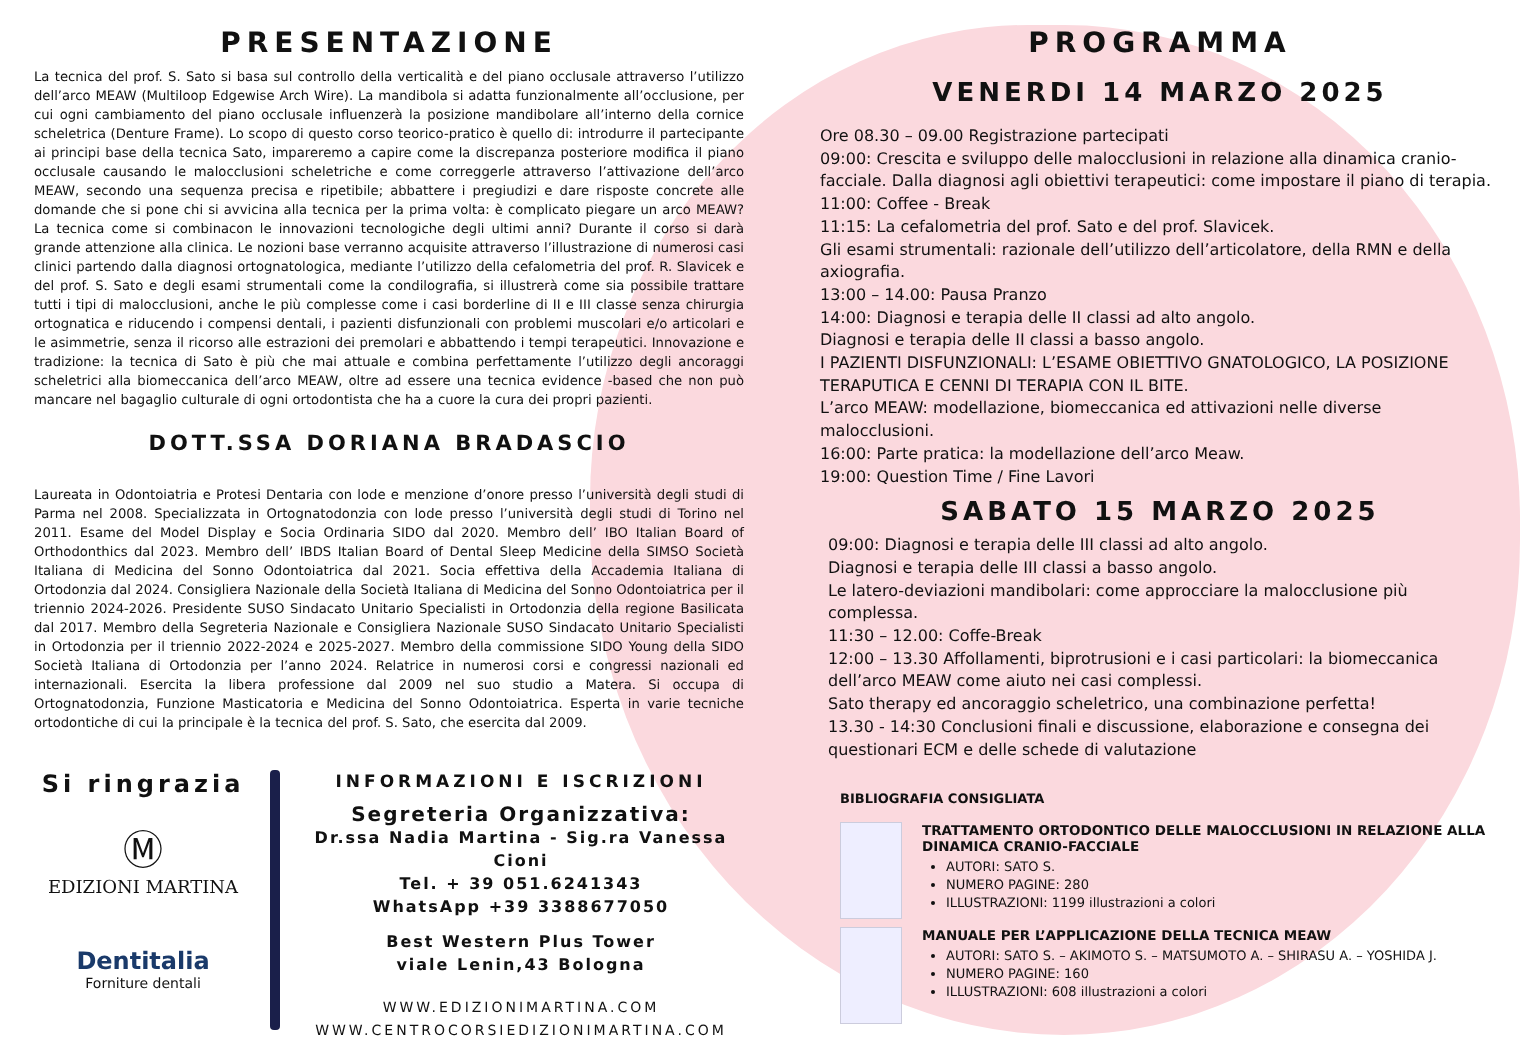PRESENTAZIONE
La tecnica del prof. S. Sato si basa sul controllo della verticalità e del piano occlusale attraverso l’utilizzo dell’arco MEAW (Multiloop Edgewise Arch Wire). La mandibola si adatta funzionalmente all’occlusione, per cui ogni cambiamento del piano occlusale influenzerà la posizione mandibolare all’interno della cornice scheletrica (Denture Frame). Lo scopo di questo corso teorico-pratico è quello di: introdurre il partecipante ai principi base della tecnica Sato, impareremo a capire come la discrepanza posteriore modifica il piano occlusale causando le malocclusioni scheletriche e come correggerle attraverso l’attivazione dell’arco MEAW, secondo una sequenza precisa e ripetibile; abbattere i pregiudizi e dare risposte concrete alle domande che si pone chi si avvicina alla tecnica per la prima volta: è complicato piegare un arco MEAW? La tecnica come si combinacon le innovazioni tecnologiche degli ultimi anni? Durante il corso si darà grande attenzione alla clinica. Le nozioni base verranno acquisite attraverso l’illustrazione di numerosi casi clinici partendo dalla diagnosi ortognatologica, mediante l’utilizzo della cefalometria del prof. R. Slavicek e del prof. S. Sato e degli esami strumentali come la condilografia, si illustrerà come sia possibile trattare tutti i tipi di malocclusioni, anche le più complesse come i casi borderline di II e III classe senza chirurgia ortognatica e riducendo i compensi dentali, i pazienti disfunzionali con problemi muscolari e/o articolari e le asimmetrie, senza il ricorso alle estrazioni dei premolari e abbattendo i tempi terapeutici. Innovazione e tradizione: la tecnica di Sato è più che mai attuale e combina perfettamente l’utilizzo degli ancoraggi scheletrici alla biomeccanica dell’arco MEAW, oltre ad essere una tecnica evidence -based che non può mancare nel bagaglio culturale di ogni ortodontista che ha a cuore la cura dei propri pazienti.
DOTT.SSA DORIANA BRADASCIO
Laureata in Odontoiatria e Protesi Dentaria con lode e menzione d’onore presso l’università degli studi di Parma nel 2008. Specializzata in Ortognatodonzia con lode presso l’università degli studi di Torino nel 2011. Esame del Model Display e Socia Ordinaria SIDO dal 2020. Membro dell’ IBO Italian Board of Orthodonthics dal 2023. Membro dell’ IBDS Italian Board of Dental Sleep Medicine della SIMSO Società Italiana di Medicina del Sonno Odontoiatrica dal 2021. Socia effettiva della Accademia Italiana di Ortodonzia dal 2024. Consigliera Nazionale della Società Italiana di Medicina del Sonno Odontoiatrica per il triennio 2024-2026. Presidente SUSO Sindacato Unitario Specialisti in Ortodonzia della regione Basilicata dal 2017. Membro della Segreteria Nazionale e Consigliera Nazionale SUSO Sindacato Unitario Specialisti in Ortodonzia per il triennio 2022-2024 e 2025-2027. Membro della commissione SIDO Young della SIDO Società Italiana di Ortodonzia per l’anno 2024. Relatrice in numerosi corsi e congressi nazionali ed internazionali. Esercita la libera professione dal 2009 nel suo studio a Matera. Si occupa di Ortognatodonzia, Funzione Masticatoria e Medicina del Sonno Odontoiatrica. Esperta in varie tecniche ortodontiche di cui la principale è la tecnica del prof. S. Sato, che esercita dal 2009.
Si ringrazia
Ⓜ
EDIZIONI MARTINA
Dentitalia
Forniture dentali
INFORMAZIONI E ISCRIZIONI
Segreteria Organizzativa:
Dr.ssa Nadia Martina - Sig.ra Vanessa Cioni
Tel. + 39 051.6241343
WhatsApp +39 3388677050
Best Western Plus Tower
viale Lenin,43 Bologna
WWW.EDIZIONIMARTINA.COM
WWW.CENTROCORSIEDIZIONIMARTINA.COM
PROGRAMMA
VENERDI 14 MARZO 2025
Ore 08.30 – 09.00 Registrazione partecipati
09:00: Crescita e sviluppo delle malocclusioni in relazione alla dinamica cranio-facciale. Dalla diagnosi agli obiettivi terapeutici: come impostare il piano di terapia.
11:00: Coffee - Break
11:15: La cefalometria del prof. Sato e del prof. Slavicek.
Gli esami strumentali: razionale dell’utilizzo dell’articolatore, della RMN e della axiografia.
13:00 – 14.00: Pausa Pranzo
14:00: Diagnosi e terapia delle II classi ad alto angolo.
Diagnosi e terapia delle II classi a basso angolo.
I PAZIENTI DISFUNZIONALI: L’ESAME OBIETTIVO GNATOLOGICO, LA POSIZIONE TERAPUTICA E CENNI DI TERAPIA CON IL BITE.
L’arco MEAW: modellazione, biomeccanica ed attivazioni nelle diverse malocclusioni.
16:00: Parte pratica: la modellazione dell’arco Meaw.
19:00: Question Time / Fine Lavori
SABATO 15 MARZO 2025
09:00: Diagnosi e terapia delle III classi ad alto angolo.
Diagnosi e terapia delle III classi a basso angolo.
Le latero-deviazioni mandibolari: come approcciare la malocclusione più complessa.
11:30 – 12.00: Coffe-Break
12:00 – 13.30 Affollamenti, biprotrusioni e i casi particolari: la biomeccanica dell’arco MEAW come aiuto nei casi complessi.
Sato therapy ed ancoraggio scheletrico, una combinazione perfetta!
13.30 - 14:30 Conclusioni finali e discussione, elaborazione e consegna dei questionari ECM e delle schede di valutazione
BIBLIOGRAFIA CONSIGLIATA
TRATTAMENTO ORTODONTICO DELLE MALOCCLUSIONI IN RELAZIONE ALLA DINAMICA CRANIO-FACCIALE
AUTORI: SATO S.
NUMERO PAGINE: 280
ILLUSTRAZIONI: 1199 illustrazioni a colori
MANUALE PER L’APPLICAZIONE DELLA TECNICA MEAW
AUTORI: SATO S. – AKIMOTO S. – MATSUMOTO A. – SHIRASU A. – YOSHIDA J.
NUMERO PAGINE: 160
ILLUSTRAZIONI: 608 illustrazioni a colori